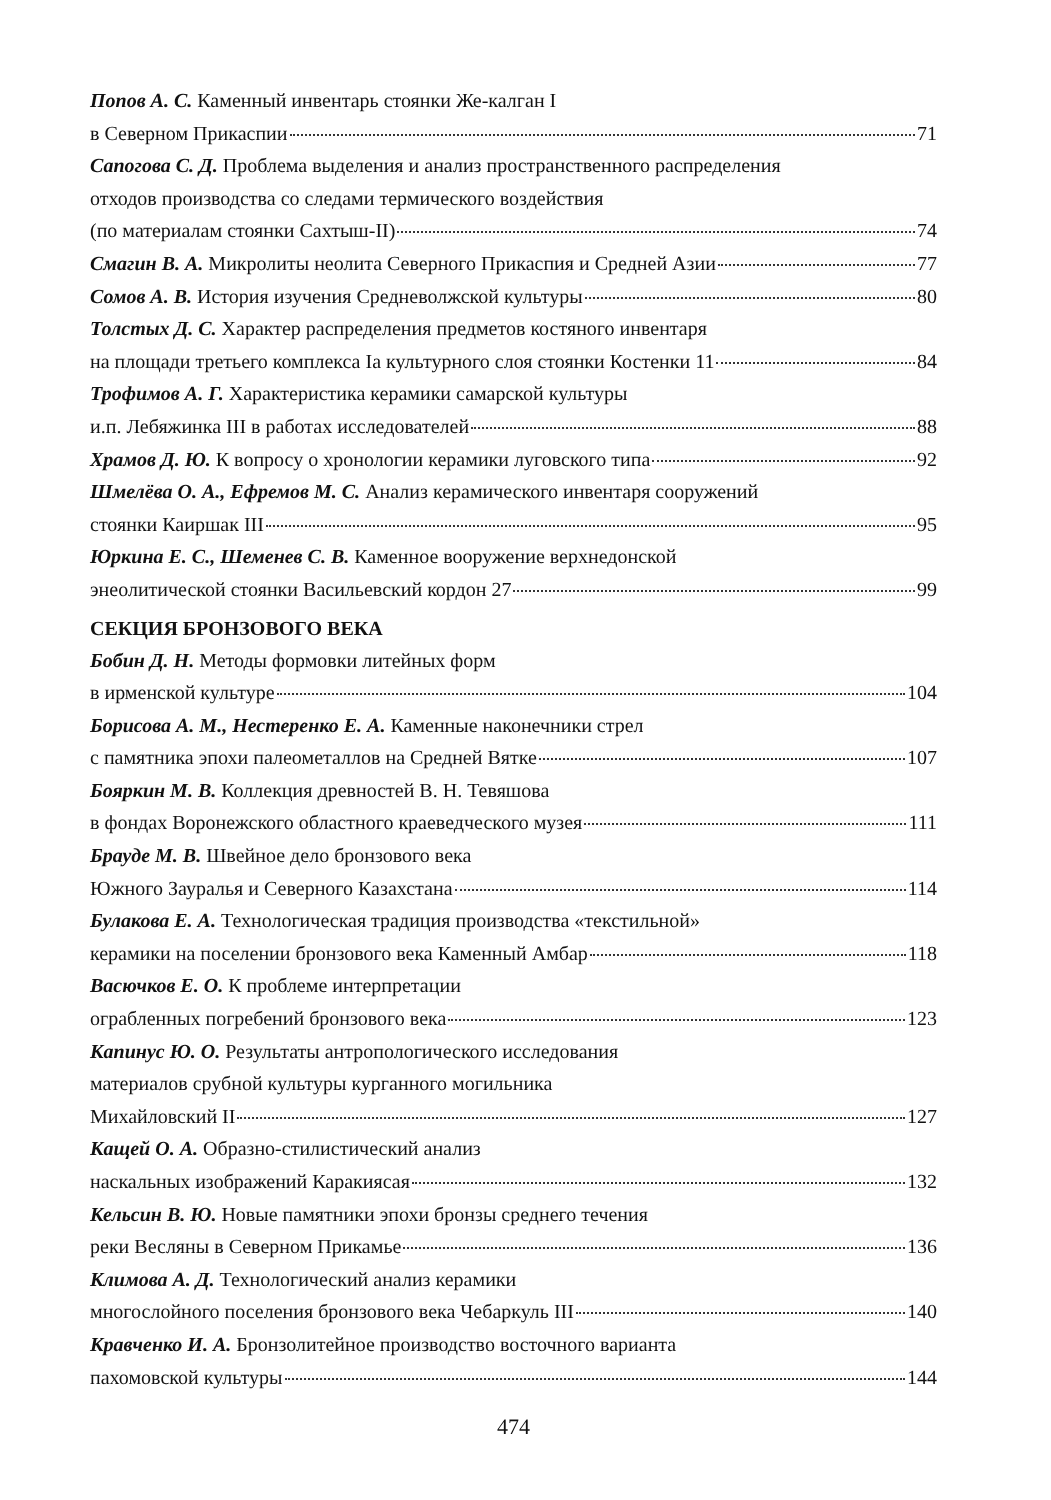Попов А. С. Каменный инвентарь стоянки Же-калган I
в Северном Прикаспии 71
Сапогова С. Д. Проблема выделения и анализ пространственного распределения
отходов производства со следами термического воздействия
(по материалам стоянки Сахтыш-II) 74
Смагин В. А. Микролиты неолита Северного Прикаспия и Средней Азии 77
Сомов А. В. История изучения Средневолжской культуры 80
Толстых Д. С. Характер распределения предметов костяного инвентаря
на площади третьего комплекса Ia культурного слоя стоянки Костенки 11 84
Трофимов А. Г. Характеристика керамики самарской культуры
и.п. Лебяжинка III в работах исследователей 88
Храмов Д. Ю. К вопросу о хронологии керамики луговского типа 92
Шмелёва О. А., Ефремов М. С. Анализ керамического инвентаря сооружений
стоянки Каиршак III 95
Юркина Е. С., Шеменев С. В. Каменное вооружение верхнедонской
энеолитической стоянки Васильевский кордон 27 99
СЕКЦИЯ БРОНЗОВОГО ВЕКА
Бобин Д. Н. Методы формовки литейных форм
в ирменской культуре 104
Борисова А. М., Нестеренко Е. А. Каменные наконечники стрел
с памятника эпохи палеометаллов на Средней Вятке 107
Бояркин М. В. Коллекция древностей В. Н. Тевяшова
в фондах Воронежского областного краеведческого музея 111
Брауде М. В. Швейное дело бронзового века
Южного Зауралья и Северного Казахстана 114
Булакова Е. А. Технологическая традиция производства «текстильной»
керамики на поселении бронзового века Каменный Амбар 118
Васючков Е. О. К проблеме интерпретации
ограбленных погребений бронзового века 123
Капинус Ю. О. Результаты антропологического исследования
материалов срубной культуры курганного могильника
Михайловский II 127
Кащей О. А. Образно-стилистический анализ
наскальных изображений Каракиясая 132
Кельсин В. Ю. Новые памятники эпохи бронзы среднего течения
реки Весляны в Северном Прикамье 136
Климова А. Д. Технологический анализ керамики
многослойного поселения бронзового века Чебаркуль III 140
Кравченко И. А. Бронзолитейное производство восточного варианта
пахомовской культуры 144
474